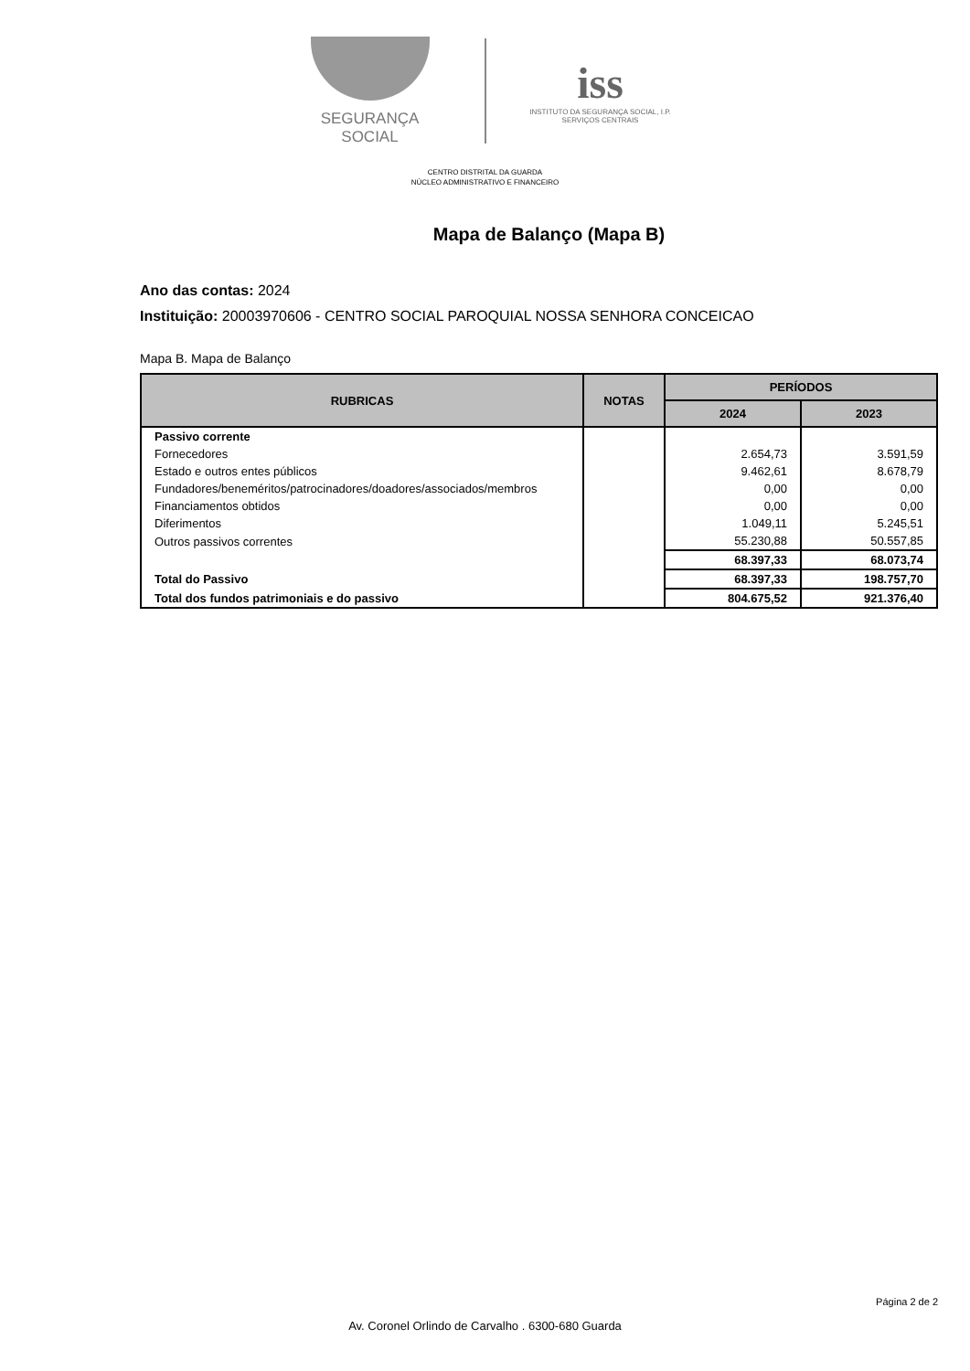SEGURANÇA SOCIAL
iss
INSTITUTO DA SEGURANÇA SOCIAL, I.P.
SERVIÇOS CENTRAIS
CENTRO DISTRITAL DA GUARDA
NÚCLEO ADMINISTRATIVO E FINANCEIRO
Mapa de Balanço (Mapa B)
Ano das contas: 2024
Instituição: 20003970606 - CENTRO SOCIAL PAROQUIAL NOSSA SENHORA CONCEICAO
Mapa B. Mapa de Balanço
| RUBRICAS | NOTAS | PERÍODOS | |
| --- | --- | --- | --- |
| | | 2024 | 2023 |
| Passivo corrente | | | |
| Fornecedores | | 2.654,73 | 3.591,59 |
| Estado e outros entes públicos | | 9.462,61 | 8.678,79 |
| Fundadores/beneméritos/patrocinadores/doadores/associados/membros | | 0,00 | 0,00 |
| Financiamentos obtidos | | 0,00 | 0,00 |
| Diferimentos | | 1.049,11 | 5.245,51 |
| Outros passivos correntes | | 55.230,88 | 50.557,85 |
| | | 68.397,33 | 68.073,74 |
| Total do Passivo | | 68.397,33 | 198.757,70 |
| Total dos fundos patrimoniais e do passivo | | 804.675,52 | 921.376,40 |
Página 2 de 2
Av. Coronel Orlindo de Carvalho . 6300-680 Guarda